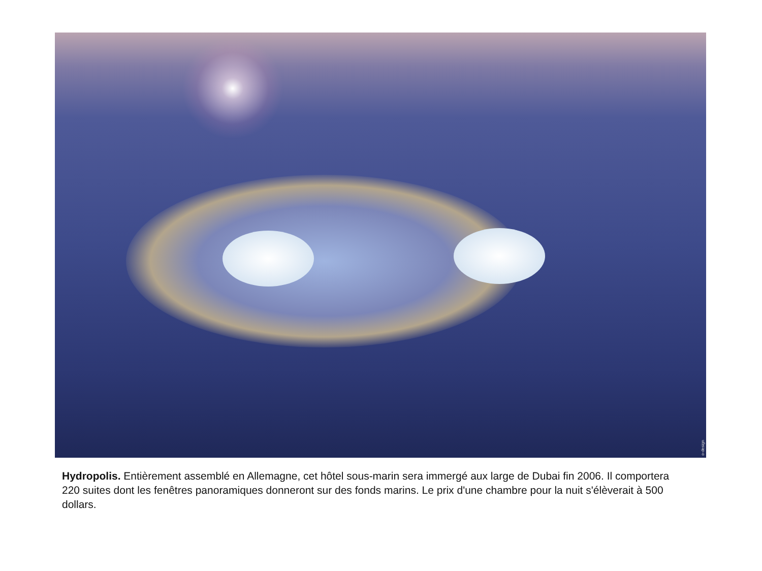o-design
Hydropolis. Entièrement assemblé en Allemagne, cet hôtel sous-marin sera immergé aux large de Dubai fin 2006. Il comportera 220 suites dont les fenêtres panoramiques donneront sur des fonds marins. Le prix d'une chambre pour la nuit s'élèverait à 500 dollars.